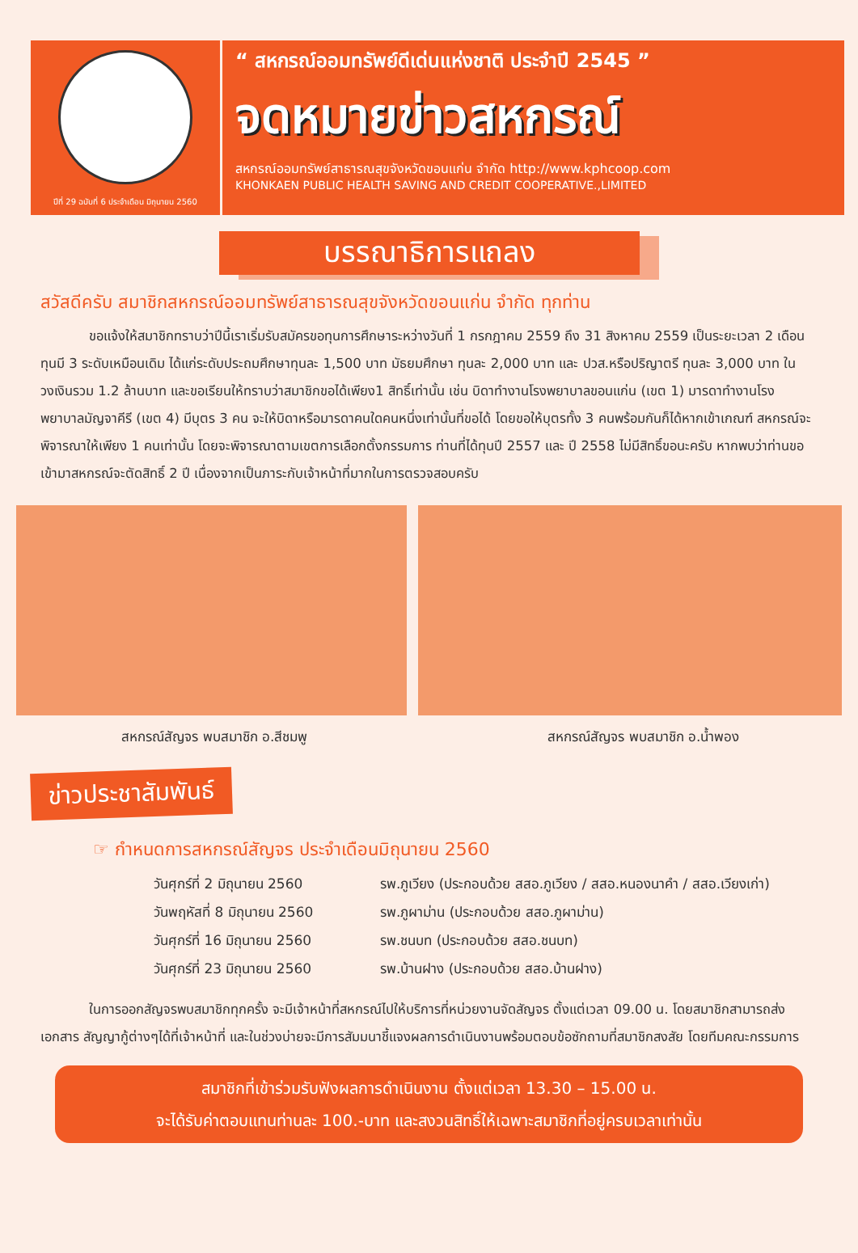ปีที่ 29 ฉบับที่ 6 ประจำเดือน มิถุนายน 2560
“ สหกรณ์ออมทรัพย์ดีเด่นแห่งชาติ ประจำปี 2545 ”
จดหมายข่าวสหกรณ์
สหกรณ์ออมทรัพย์สาธารณสุขจังหวัดขอนแก่น จำกัด http://www.kphcoop.com
KHONKAEN PUBLIC HEALTH SAVING AND CREDIT COOPERATIVE.,LIMITED
บรรณาธิการแถลง
สวัสดีครับ สมาชิกสหกรณ์ออมทรัพย์สาธารณสุขจังหวัดขอนแก่น จำกัด ทุกท่าน
ขอแจ้งให้สมาชิกทราบว่าปีนี้เราเริ่มรับสมัครขอทุนการศึกษาระหว่างวันที่ 1 กรกฎาคม 2559 ถึง 31 สิงหาคม 2559 เป็นระยะเวลา 2 เดือน ทุนมี 3 ระดับเหมือนเดิม ได้แก่ระดับประถมศึกษาทุนละ 1,500 บาท มัธยมศึกษา ทุนละ 2,000 บาท และ ปวส.หรือปริญาตรี ทุนละ 3,000 บาท ในวงเงินรวม 1.2 ล้านบาท และขอเรียนให้ทราบว่าสมาชิกขอได้เพียง1 สิทธิ์เท่านั้น เช่น บิดาทำงานโรงพยาบาลขอนแก่น (เขต 1) มารดาทำงานโรงพยาบาลมัญจาคีรี (เขต 4) มีบุตร 3 คน จะให้บิดาหรือมารดาคนใดคนหนึ่งเท่านั้นที่ขอได้ โดยขอให้บุตรทั้ง 3 คนพร้อมกันก็ได้หากเข้าเกณฑ์ สหกรณ์จะพิจารณาให้เพียง 1 คนเท่านั้น โดยจะพิจารณาตามเขตการเลือกตั้งกรรมการ ท่านที่ได้ทุนปี 2557 และ ปี 2558 ไม่มีสิทธิ์ขอนะครับ หากพบว่าท่านขอเข้ามาสหกรณ์จะตัดสิทธิ์ 2 ปี เนื่องจากเป็นภาระกับเจ้าหน้าที่มากในการตรวจสอบครับ
สหกรณ์สัญจร พบสมาชิก อ.สีชมพู สหกรณ์สัญจร พบสมาชิก อ.น้ำพอง
ข่าวประชาสัมพันธ์
☞ กำหนดการสหกรณ์สัญจร ประจำเดือนมิถุนายน 2560
วันศุกร์ที่ 2 มิถุนายน 2560 รพ.ภูเวียง (ประกอบด้วย สสอ.ภูเวียง / สสอ.หนองนาคำ / สสอ.เวียงเก่า)
วันพฤหัสที่ 8 มิถุนายน 2560 รพ.ภูผาม่าน (ประกอบด้วย สสอ.ภูผาม่าน)
วันศุกร์ที่ 16 มิถุนายน 2560 รพ.ชนบท (ประกอบด้วย สสอ.ชนบท)
วันศุกร์ที่ 23 มิถุนายน 2560 รพ.บ้านฝาง (ประกอบด้วย สสอ.บ้านฝาง)
ในการออกสัญจรพบสมาชิกทุกครั้ง จะมีเจ้าหน้าที่สหกรณ์ไปให้บริการที่หน่วยงานจัดสัญจร ตั้งแต่เวลา 09.00 น. โดยสมาชิกสามารถส่งเอกสาร สัญญากู้ต่างๆได้ที่เจ้าหน้าที่ และในช่วงบ่ายจะมีการสัมมนาชี้แจงผลการดำเนินงานพร้อมตอบข้อซักถามที่สมาชิกสงสัย โดยทีมคณะกรรมการ
สมาชิกที่เข้าร่วมรับฟังผลการดำเนินงาน ตั้งแต่เวลา 13.30 – 15.00 น.
จะได้รับค่าตอบแทนท่านละ 100.-บาท และสงวนสิทธิ์ให้เฉพาะสมาชิกที่อยู่ครบเวลาเท่านั้น